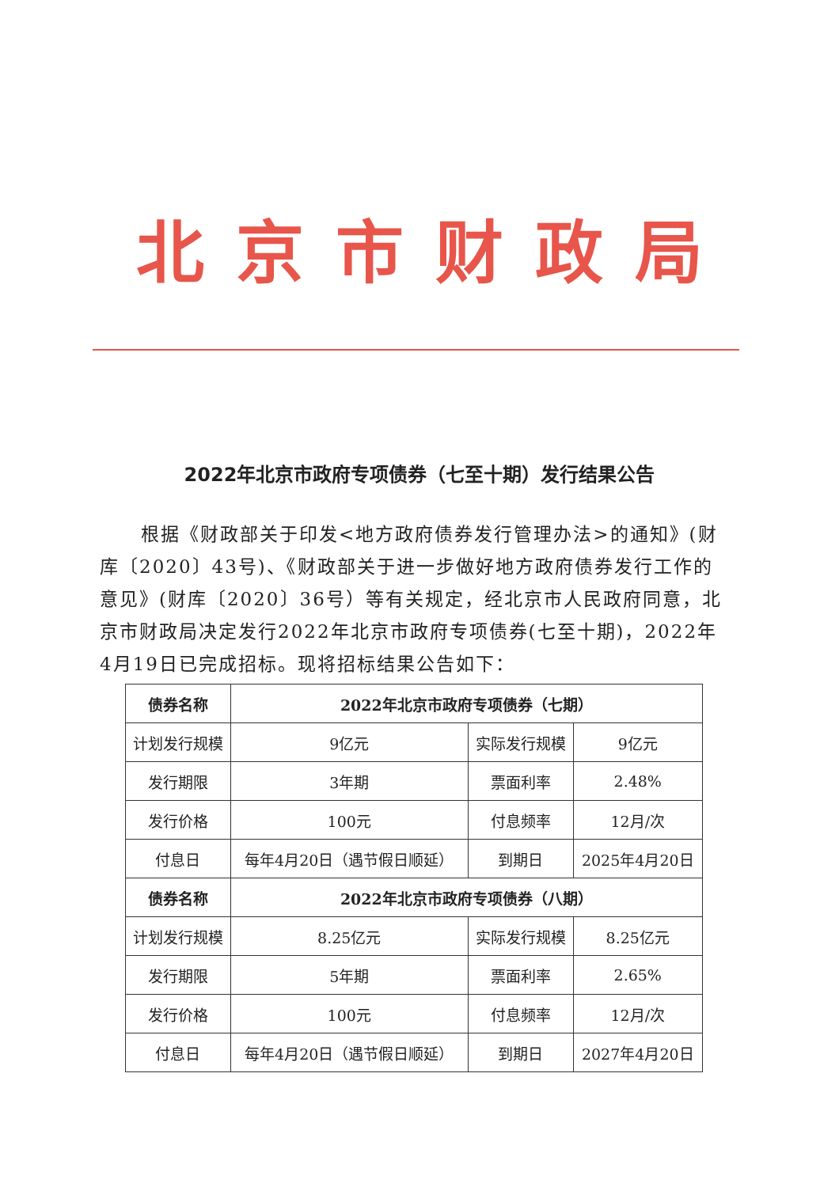北京市财政局
2022年北京市政府专项债券（七至十期）发行结果公告
根据《财政部关于印发<地方政府债券发行管理办法>的通知》(财库〔2020〕43号)、《财政部关于进一步做好地方政府债券发行工作的意见》(财库〔2020〕36号）等有关规定，经北京市人民政府同意，北京市财政局决定发行2022年北京市政府专项债券(七至十期)，2022年4月19日已完成招标。现将招标结果公告如下：
| 债券名称 | 2022年北京市政府专项债券（七期） | | |
| --- | --- | --- | --- |
| 计划发行规模 | 9亿元 | 实际发行规模 | 9亿元 |
| 发行期限 | 3年期 | 票面利率 | 2.48% |
| 发行价格 | 100元 | 付息频率 | 12月/次 |
| 付息日 | 每年4月20日（遇节假日顺延） | 到期日 | 2025年4月20日 |
| 债券名称 | 2022年北京市政府专项债券（八期） | | |
| 计划发行规模 | 8.25亿元 | 实际发行规模 | 8.25亿元 |
| 发行期限 | 5年期 | 票面利率 | 2.65% |
| 发行价格 | 100元 | 付息频率 | 12月/次 |
| 付息日 | 每年4月20日（遇节假日顺延） | 到期日 | 2027年4月20日 |